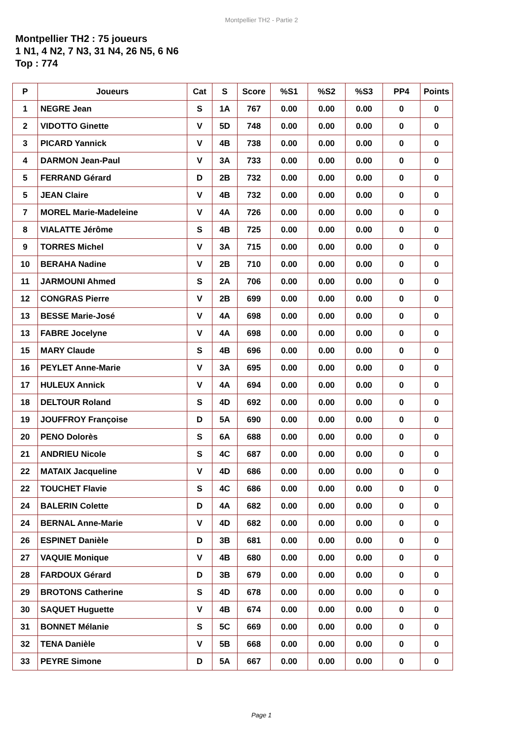Montpellier TH2 - Partie 2
Montpellier TH2 : 75 joueurs
1 N1, 4 N2, 7 N3, 31 N4, 26 N5, 6 N6
Top : 774
| P | Joueurs | Cat | S | Score | %S1 | %S2 | %S3 | PP4 | Points |
| --- | --- | --- | --- | --- | --- | --- | --- | --- | --- |
| 1 | NEGRE Jean | S | 1A | 767 | 0.00 | 0.00 | 0.00 | 0 | 0 |
| 2 | VIDOTTO Ginette | V | 5D | 748 | 0.00 | 0.00 | 0.00 | 0 | 0 |
| 3 | PICARD Yannick | V | 4B | 738 | 0.00 | 0.00 | 0.00 | 0 | 0 |
| 4 | DARMON Jean-Paul | V | 3A | 733 | 0.00 | 0.00 | 0.00 | 0 | 0 |
| 5 | FERRAND Gérard | D | 2B | 732 | 0.00 | 0.00 | 0.00 | 0 | 0 |
| 5 | JEAN Claire | V | 4B | 732 | 0.00 | 0.00 | 0.00 | 0 | 0 |
| 7 | MOREL Marie-Madeleine | V | 4A | 726 | 0.00 | 0.00 | 0.00 | 0 | 0 |
| 8 | VIALATTE Jérôme | S | 4B | 725 | 0.00 | 0.00 | 0.00 | 0 | 0 |
| 9 | TORRES Michel | V | 3A | 715 | 0.00 | 0.00 | 0.00 | 0 | 0 |
| 10 | BERAHA Nadine | V | 2B | 710 | 0.00 | 0.00 | 0.00 | 0 | 0 |
| 11 | JARMOUNI Ahmed | S | 2A | 706 | 0.00 | 0.00 | 0.00 | 0 | 0 |
| 12 | CONGRAS Pierre | V | 2B | 699 | 0.00 | 0.00 | 0.00 | 0 | 0 |
| 13 | BESSE Marie-José | V | 4A | 698 | 0.00 | 0.00 | 0.00 | 0 | 0 |
| 13 | FABRE Jocelyne | V | 4A | 698 | 0.00 | 0.00 | 0.00 | 0 | 0 |
| 15 | MARY Claude | S | 4B | 696 | 0.00 | 0.00 | 0.00 | 0 | 0 |
| 16 | PEYLET Anne-Marie | V | 3A | 695 | 0.00 | 0.00 | 0.00 | 0 | 0 |
| 17 | HULEUX Annick | V | 4A | 694 | 0.00 | 0.00 | 0.00 | 0 | 0 |
| 18 | DELTOUR Roland | S | 4D | 692 | 0.00 | 0.00 | 0.00 | 0 | 0 |
| 19 | JOUFFROY Françoise | D | 5A | 690 | 0.00 | 0.00 | 0.00 | 0 | 0 |
| 20 | PENO Dolorès | S | 6A | 688 | 0.00 | 0.00 | 0.00 | 0 | 0 |
| 21 | ANDRIEU Nicole | S | 4C | 687 | 0.00 | 0.00 | 0.00 | 0 | 0 |
| 22 | MATAIX Jacqueline | V | 4D | 686 | 0.00 | 0.00 | 0.00 | 0 | 0 |
| 22 | TOUCHET Flavie | S | 4C | 686 | 0.00 | 0.00 | 0.00 | 0 | 0 |
| 24 | BALERIN Colette | D | 4A | 682 | 0.00 | 0.00 | 0.00 | 0 | 0 |
| 24 | BERNAL Anne-Marie | V | 4D | 682 | 0.00 | 0.00 | 0.00 | 0 | 0 |
| 26 | ESPINET Danièle | D | 3B | 681 | 0.00 | 0.00 | 0.00 | 0 | 0 |
| 27 | VAQUIE Monique | V | 4B | 680 | 0.00 | 0.00 | 0.00 | 0 | 0 |
| 28 | FARDOUX Gérard | D | 3B | 679 | 0.00 | 0.00 | 0.00 | 0 | 0 |
| 29 | BROTONS Catherine | S | 4D | 678 | 0.00 | 0.00 | 0.00 | 0 | 0 |
| 30 | SAQUET Huguette | V | 4B | 674 | 0.00 | 0.00 | 0.00 | 0 | 0 |
| 31 | BONNET Mélanie | S | 5C | 669 | 0.00 | 0.00 | 0.00 | 0 | 0 |
| 32 | TENA Danièle | V | 5B | 668 | 0.00 | 0.00 | 0.00 | 0 | 0 |
| 33 | PEYRE Simone | D | 5A | 667 | 0.00 | 0.00 | 0.00 | 0 | 0 |
Page 1